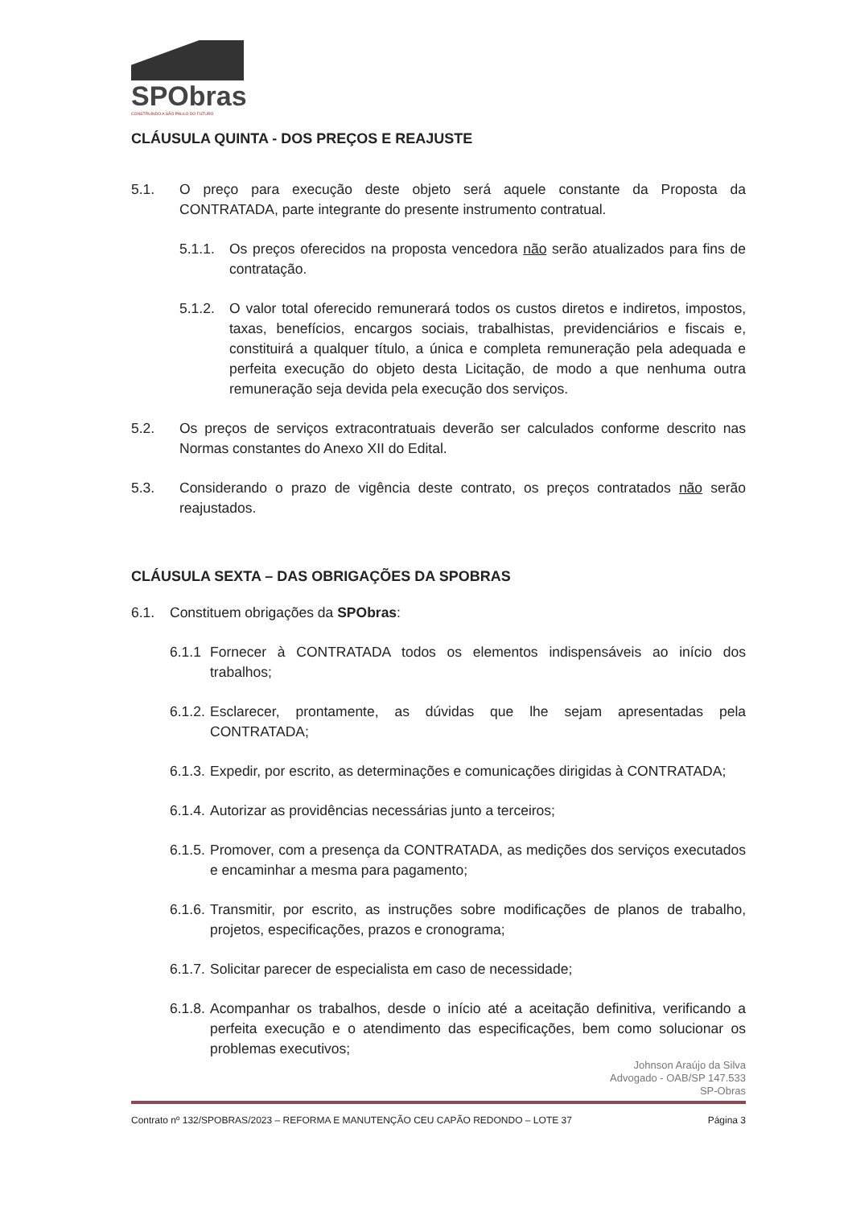SPObras
CONSTRUINDO A SÃO PAULO DO FUTURO
CLÁUSULA QUINTA - DOS PREÇOS E REAJUSTE
5.1. O preço para execução deste objeto será aquele constante da Proposta da CONTRATADA, parte integrante do presente instrumento contratual.
5.1.1. Os preços oferecidos na proposta vencedora não serão atualizados para fins de contratação.
5.1.2. O valor total oferecido remunerará todos os custos diretos e indiretos, impostos, taxas, benefícios, encargos sociais, trabalhistas, previdenciários e fiscais e, constituirá a qualquer título, a única e completa remuneração pela adequada e perfeita execução do objeto desta Licitação, de modo a que nenhuma outra remuneração seja devida pela execução dos serviços.
5.2. Os preços de serviços extracontratuais deverão ser calculados conforme descrito nas Normas constantes do Anexo XII do Edital.
5.3. Considerando o prazo de vigência deste contrato, os preços contratados não serão reajustados.
CLÁUSULA SEXTA – DAS OBRIGAÇÕES DA SPOBRAS
6.1. Constituem obrigações da SPObras:
6.1.1 Fornecer à CONTRATADA todos os elementos indispensáveis ao início dos trabalhos;
6.1.2. Esclarecer, prontamente, as dúvidas que lhe sejam apresentadas pela CONTRATADA;
6.1.3. Expedir, por escrito, as determinações e comunicações dirigidas à CONTRATADA;
6.1.4. Autorizar as providências necessárias junto a terceiros;
6.1.5. Promover, com a presença da CONTRATADA, as medições dos serviços executados e encaminhar a mesma para pagamento;
6.1.6. Transmitir, por escrito, as instruções sobre modificações de planos de trabalho, projetos, especificações, prazos e cronograma;
6.1.7. Solicitar parecer de especialista em caso de necessidade;
6.1.8. Acompanhar os trabalhos, desde o início até a aceitação definitiva, verificando a perfeita execução e o atendimento das especificações, bem como solucionar os problemas executivos;
Johnson Araújo da Silva
Advogado - OAB/SP 147.533
SP-Obras
Contrato nº 132/SPOBRAS/2023 – REFORMA E MANUTENÇÃO CEU CAPÃO REDONDO – LOTE 37 Página 3